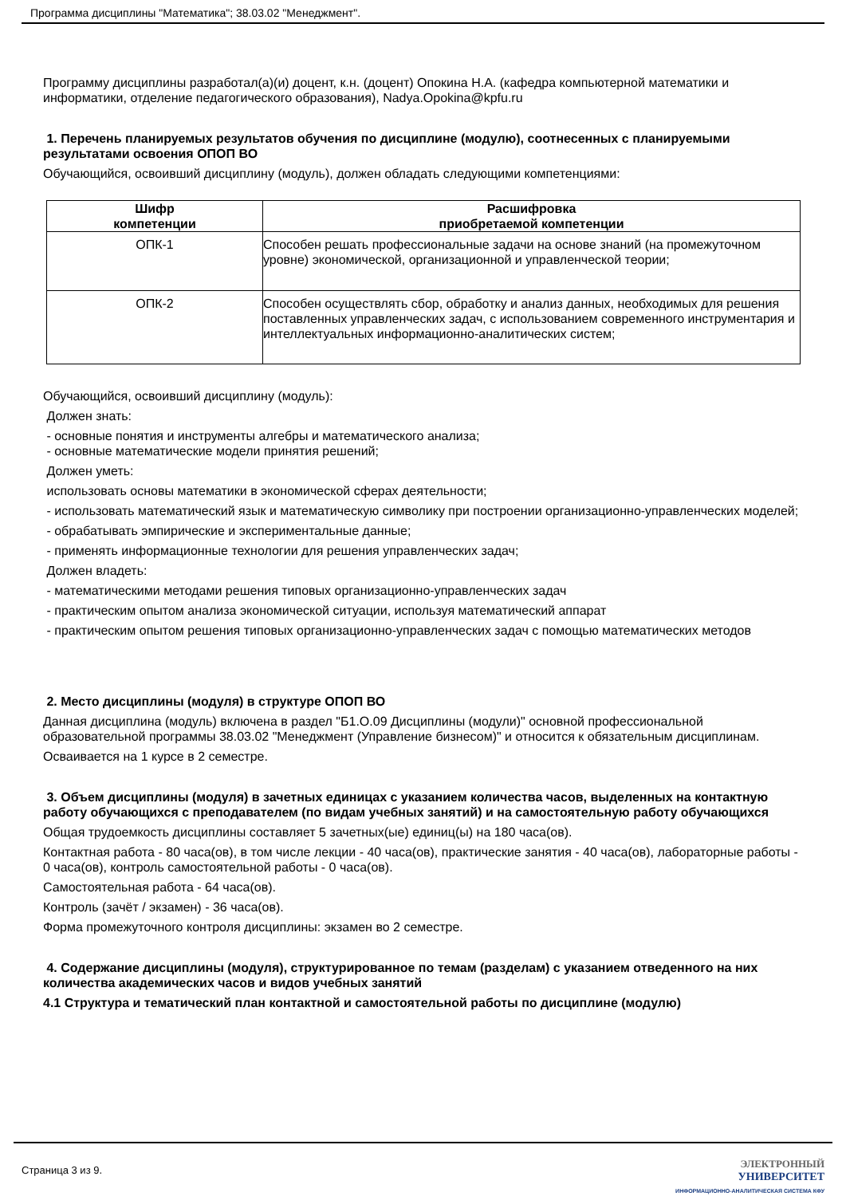Программа дисциплины "Математика"; 38.03.02 "Менеджмент".
Программу дисциплины разработал(а)(и) доцент, к.н. (доцент) Опокина Н.А. (кафедра компьютерной математики и информатики, отделение педагогического образования), Nadya.Opokina@kpfu.ru
1. Перечень планируемых результатов обучения по дисциплине (модулю), соотнесенных с планируемыми результатами освоения ОПОП ВО
Обучающийся, освоивший дисциплину (модуль), должен обладать следующими компетенциями:
| Шифр компетенции | Расшифровка приобретаемой компетенции |
| --- | --- |
| ОПК-1 | Способен решать профессиональные задачи на основе знаний (на промежуточном уровне) экономической, организационной и управленческой теории; |
| ОПК-2 | Способен осуществлять сбор, обработку и анализ данных, необходимых для решения поставленных управленческих задач, с использованием современного инструментария и интеллектуальных информационно-аналитических систем; |
Обучающийся, освоивший дисциплину (модуль):
Должен знать:
- основные понятия и инструменты алгебры и математического анализа;
- основные математические модели принятия решений;
Должен уметь:
использовать основы математики в экономической сферах деятельности;
- использовать математический язык и математическую символику при построении организационно-управленческих моделей;
- обрабатывать эмпирические и экспериментальные данные;
- применять информационные технологии для решения управленческих задач;
Должен владеть:
- математическими методами решения типовых организационно-управленческих задач
- практическим опытом анализа экономической ситуации, используя математический аппарат
- практическим опытом решения типовых организационно-управленческих задач с помощью математических методов
2. Место дисциплины (модуля) в структуре ОПОП ВО
Данная дисциплина (модуль) включена в раздел "Б1.О.09 Дисциплины (модули)" основной профессиональной образовательной программы 38.03.02 "Менеджмент (Управление бизнесом)" и относится к обязательным дисциплинам.
Осваивается на 1 курсе в 2 семестре.
3. Объем дисциплины (модуля) в зачетных единицах с указанием количества часов, выделенных на контактную работу обучающихся с преподавателем (по видам учебных занятий) и на самостоятельную работу обучающихся
Общая трудоемкость дисциплины составляет 5 зачетных(ые) единиц(ы) на 180 часа(ов).
Контактная работа - 80 часа(ов), в том числе лекции - 40 часа(ов), практические занятия - 40 часа(ов), лабораторные работы - 0 часа(ов), контроль самостоятельной работы - 0 часа(ов).
Самостоятельная работа - 64 часа(ов).
Контроль (зачёт / экзамен) - 36 часа(ов).
Форма промежуточного контроля дисциплины: экзамен во 2 семестре.
4. Содержание дисциплины (модуля), структурированное по темам (разделам) с указанием отведенного на них количества академических часов и видов учебных занятий
4.1 Структура и тематический план контактной и самостоятельной работы по дисциплине (модулю)
Страница 3 из 9.
ЭЛЕКТРОННЫЙ
УНИВЕРСИТЕТ
ИНФОРМАЦИОННО-АНАЛИТИЧЕСКАЯ СИСТЕМА КФУ